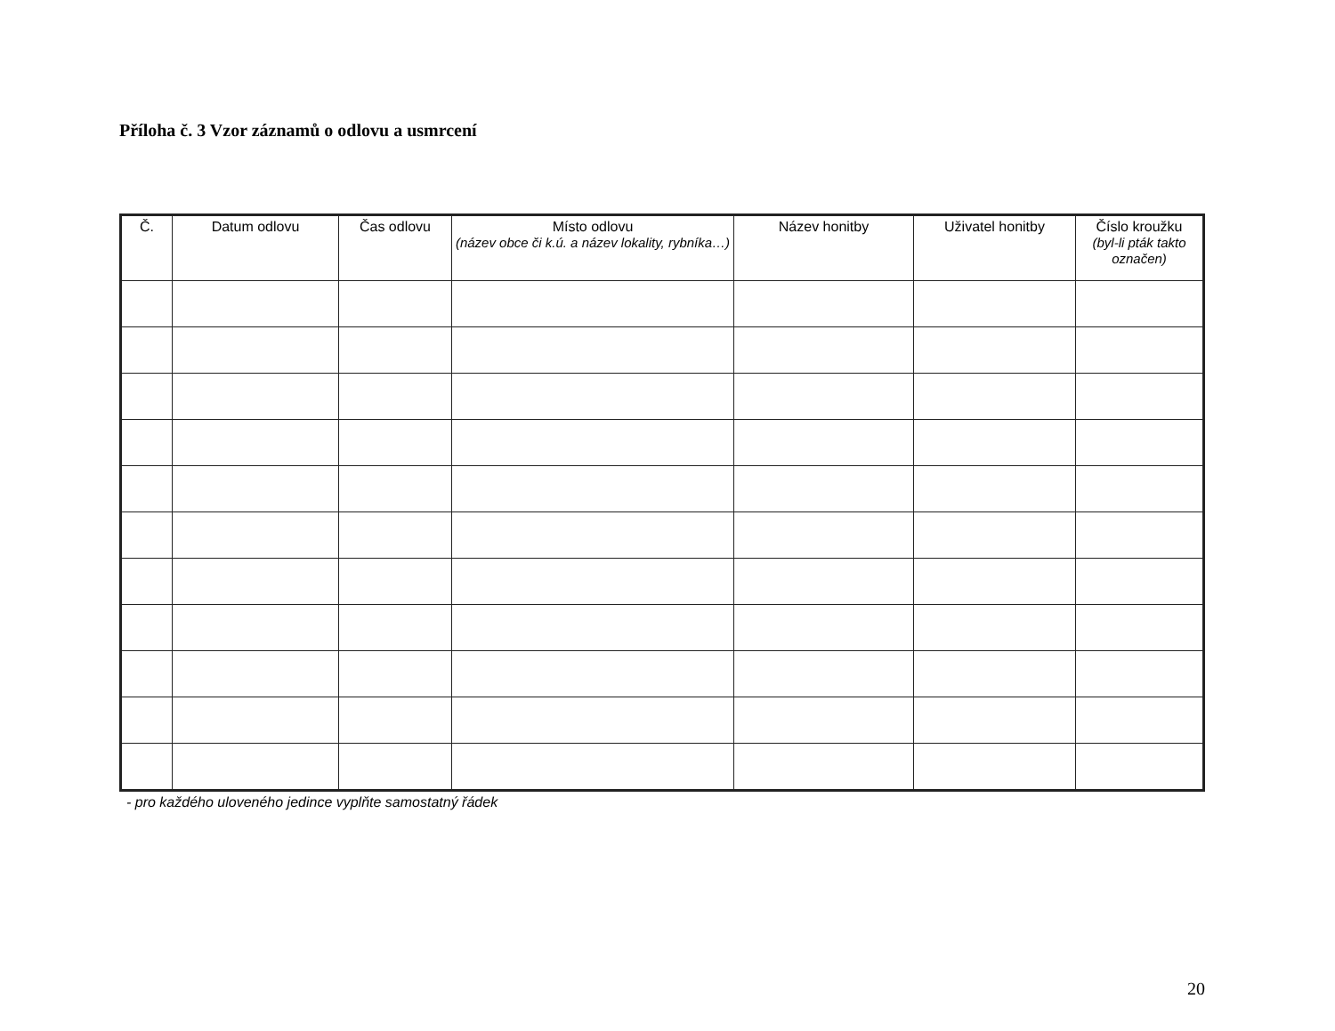Příloha č. 3 Vzor záznamů o odlovu a usmrcení
| Č. | Datum odlovu | Čas odlovu | Místo odlovu (název obce či k.ú. a název lokality, rybníka…) | Název honitby | Uživatel honitby | Číslo kroužku (byl-li pták takto označen) |
| --- | --- | --- | --- | --- | --- | --- |
- pro každého uloveného jedince vyplňte samostatný řádek
20